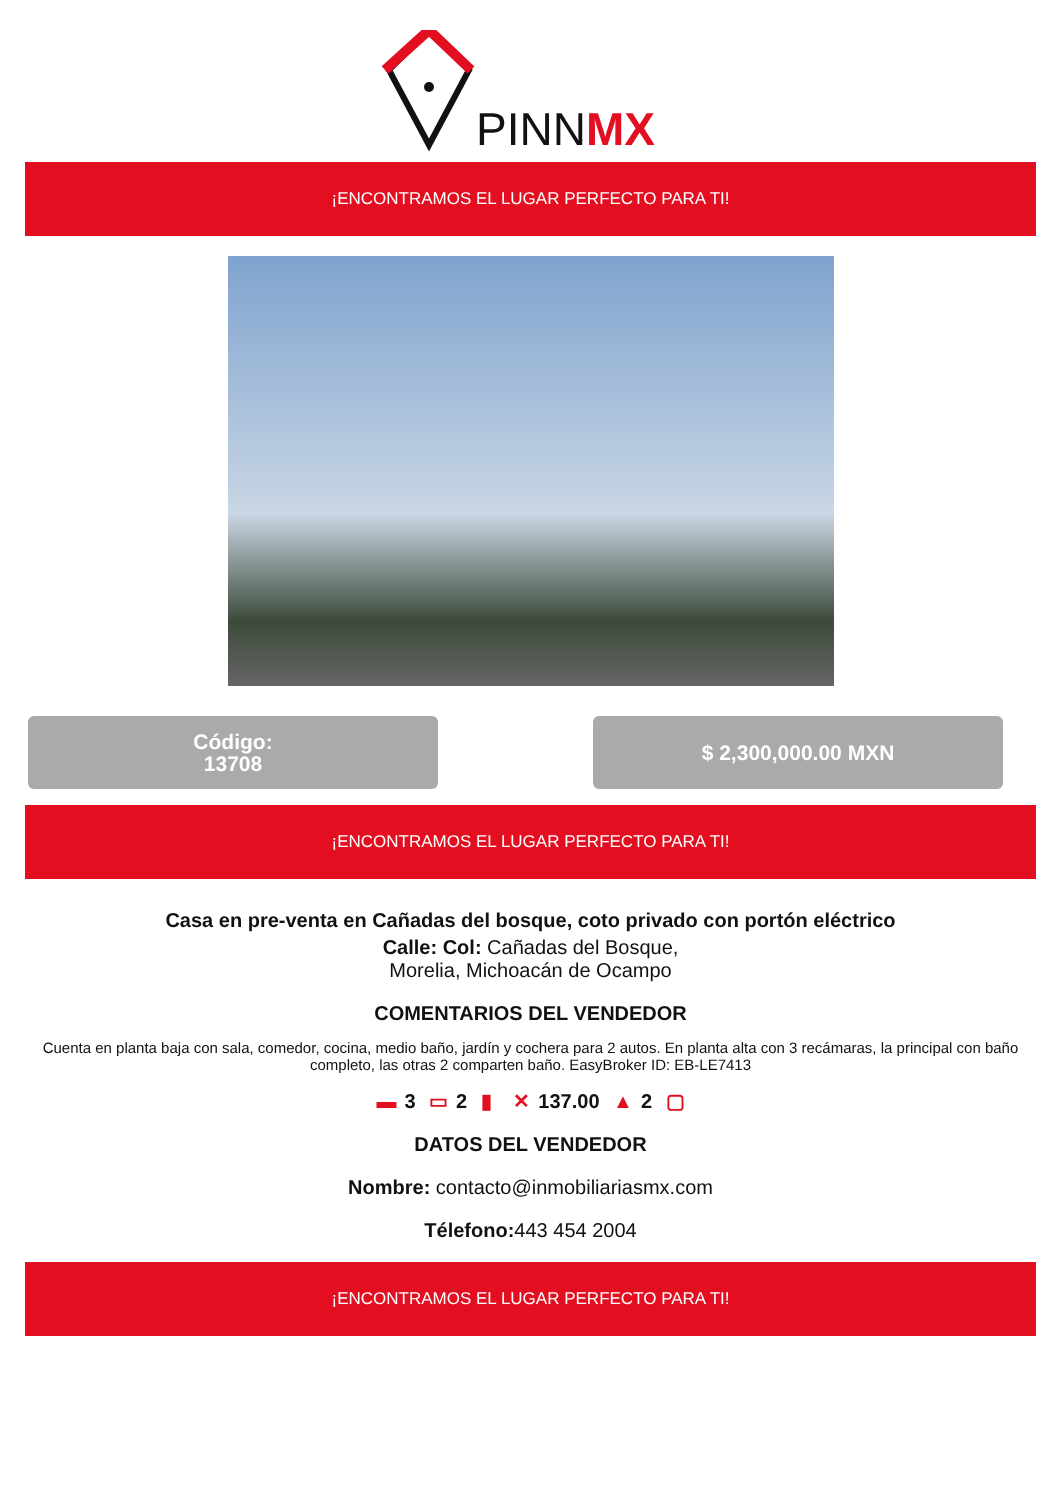PINNMX
¡ENCONTRAMOS EL LUGAR PERFECTO PARA TI!
Código:
13708
$ 2,300,000.00 MXN
¡ENCONTRAMOS EL LUGAR PERFECTO PARA TI!
Casa en pre-venta en Cañadas del bosque, coto privado con portón eléctrico
Calle: Col: Cañadas del Bosque,
Morelia, Michoacán de Ocampo
COMENTARIOS DEL VENDEDOR
Cuenta en planta baja con sala, comedor, cocina, medio baño, jardín y cochera para 2 autos. En planta alta con 3 recámaras, la principal con baño completo, las otras 2 comparten baño. EasyBroker ID: EB-LE7413
▬ 3 ▭ 2 ▮ ✕ 137.00 ▲ 2 ▢
DATOS DEL VENDEDOR
Nombre: contacto@inmobiliariasmx.com
Télefono: 443 454 2004
¡ENCONTRAMOS EL LUGAR PERFECTO PARA TI!